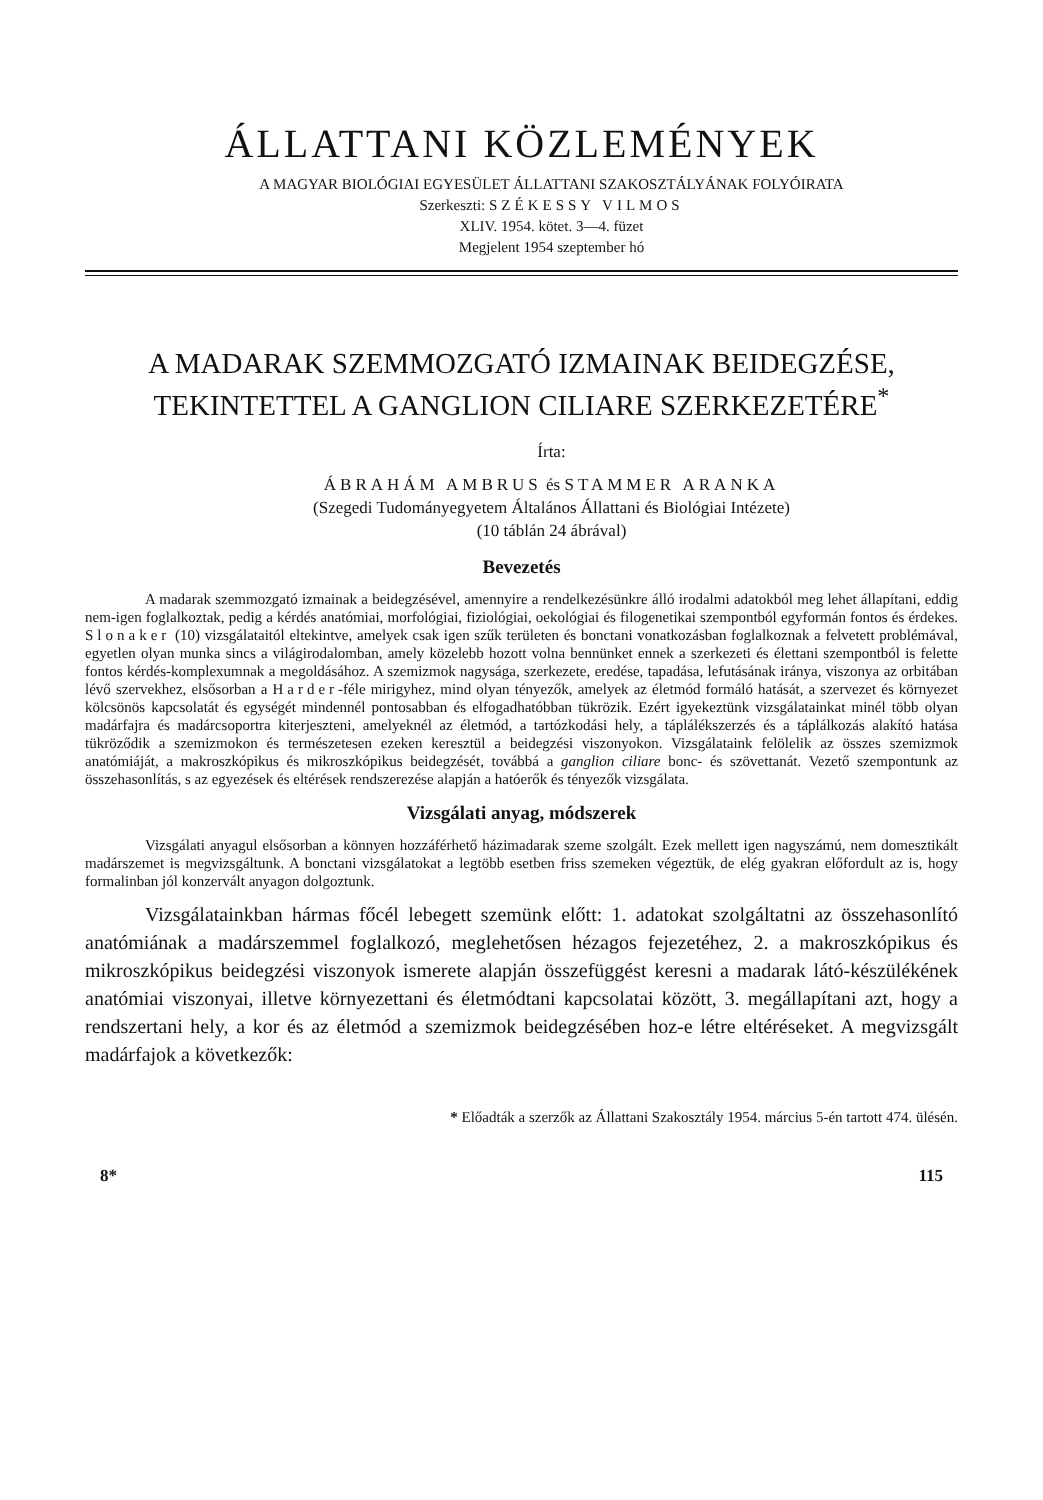ÁLLATTANI KÖZLEMÉNYEK
A MAGYAR BIOLÓGIAI EGYESÜLET ÁLLATTANI SZAKOSZTÁLYÁNAK FOLYÓIRATA
Szerkeszti: SZÉKESSY VILMOS
XLIV. 1954. kötet. 3—4. füzet
Megjelent 1954 szeptember hó
A MADARAK SZEMMOZGATÓ IZMAINAK BEIDEGZÉSE,
TEKINTETTEL A GANGLION CILIARE SZERKEZETÉRE<sup>*</sup>
Írta:
ÁBRAHÁM AMBRUS és STAMMER ARANKA
(Szegedi Tudományegyetem Általános Állattani és Biológiai Intézete)
(10 táblán 24 ábrával)
Bevezetés
A madarak szemmozgató izmainak a beidegzésével, amennyire a rendelkezésünkre álló irodalmi adatokból meg lehet állapítani, eddig nem-igen foglalkoztak, pedig a kérdés anatómiai, morfológiai, fiziológiai, oekológiai és filogenetikai szempontból egyformán fontos és érdekes. Slonaker (10) vizsgálataitól eltekintve, amelyek csak igen szűk területen és bonctani vonatkozásban foglalkoznak a felvetett problémával, egyetlen olyan munka sincs a világirodalomban, amely közelebb hozott volna bennünket ennek a szerkezeti és élettani szempontból is felette fontos kérdés-komplexumnak a megoldásához. A szemizmok nagysága, szerkezete, eredése, tapadása, lefutásának iránya, viszonya az orbitában lévő szervekhez, elsősorban a Harder-féle mirigyhez, mind olyan tényezők, amelyek az életmód formáló hatását, a szervezet és környezet kölcsönös kapcsolatát és egységét mindennél pontosabban és elfogadhatóbban tükrözik. Ezért igyekeztünk vizsgálatainkat minél több olyan madárfajra és madárcsoportra kiterjeszteni, amelyeknél az életmód, a tartózkodási hely, a táplálékszerzés és a táplálkozás alakító hatása tükröződik a szemizmokon és természetesen ezeken keresztül a beidegzési viszonyokon. Vizsgálataink felölelik az összes szemizmok anatómiáját, a makroszkópikus és mikroszkópikus beidegzését, továbbá a ganglion ciliare bonc- és szövettanát. Vezető szempontunk az összehasonlítás, s az egyezések és eltérések rendszerezése alapján a hatóerők és tényezők vizsgálata.
Vizsgálati anyag, módszerek
Vizsgálati anyagul elsősorban a könnyen hozzáférhető házimadarak szeme szolgált. Ezek mellett igen nagyszámú, nem domesztikált madárszemet is megvizsgáltunk. A bonctani vizsgálatokat a legtöbb esetben friss szemeken végeztük, de elég gyakran előfordult az is, hogy formalinban jól konzervált anyagon dolgoztunk.
Vizsgálatainkban hármas főcél lebegett szemünk előtt: 1. adatokat szolgáltatni az összehasonlító anatómiának a madárszemmel foglalkozó, meglehetősen hézagos fejezetéhez, 2. a makroszkópikus és mikroszkópikus beidegzési viszonyok ismerete alapján összefüggést keresni a madarak látó-készülékének anatómiai viszonyai, illetve környezettani és életmódtani kapcsolatai között, 3. megállapítani azt, hogy a rendszertani hely, a kor és az életmód a szemizmok beidegzésében hoz-e létre eltéréseket. A megvizsgált madárfajok a következők:
* Előadták a szerzők az Állattani Szakosztály 1954. március 5-én tartott 474. ülésén.
8* 115